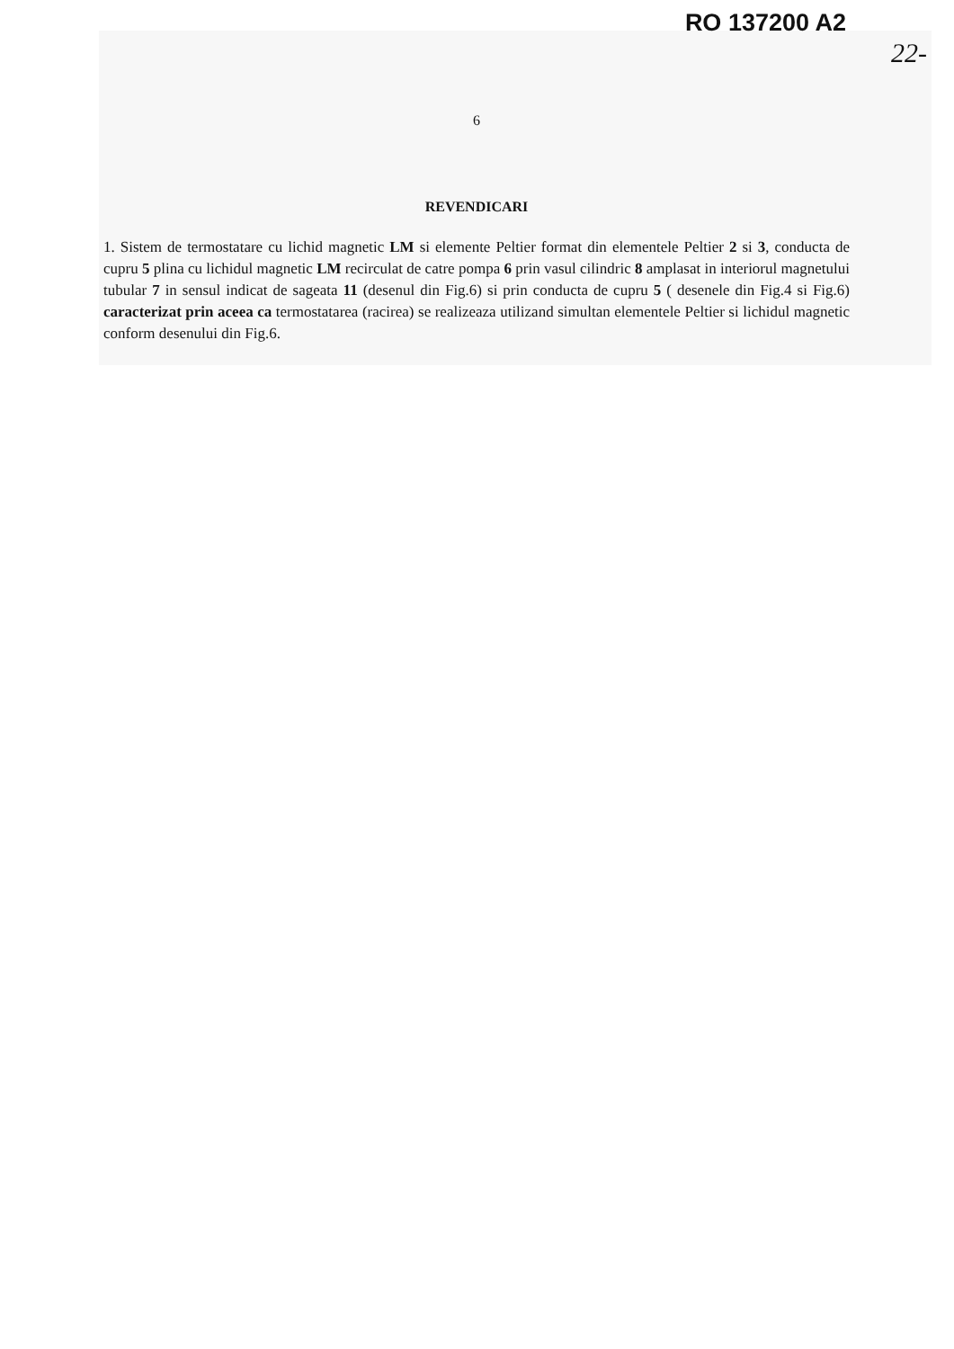RO 137200 A2
22-
6
REVENDICARI
1. Sistem de termostatare cu lichid magnetic LM si elemente Peltier format din elementele Peltier 2 si 3, conducta de cupru 5 plina cu lichidul magnetic LM recirculat de catre pompa 6 prin vasul cilindric 8 amplasat in interiorul magnetului tubular 7 in sensul indicat de sageata 11 (desenul din Fig.6) si prin conducta de cupru 5 ( desenele din Fig.4 si Fig.6) caracterizat prin aceea ca termostatarea (racirea) se realizeaza utilizand simultan elementele Peltier si lichidul magnetic conform desenului din Fig.6.